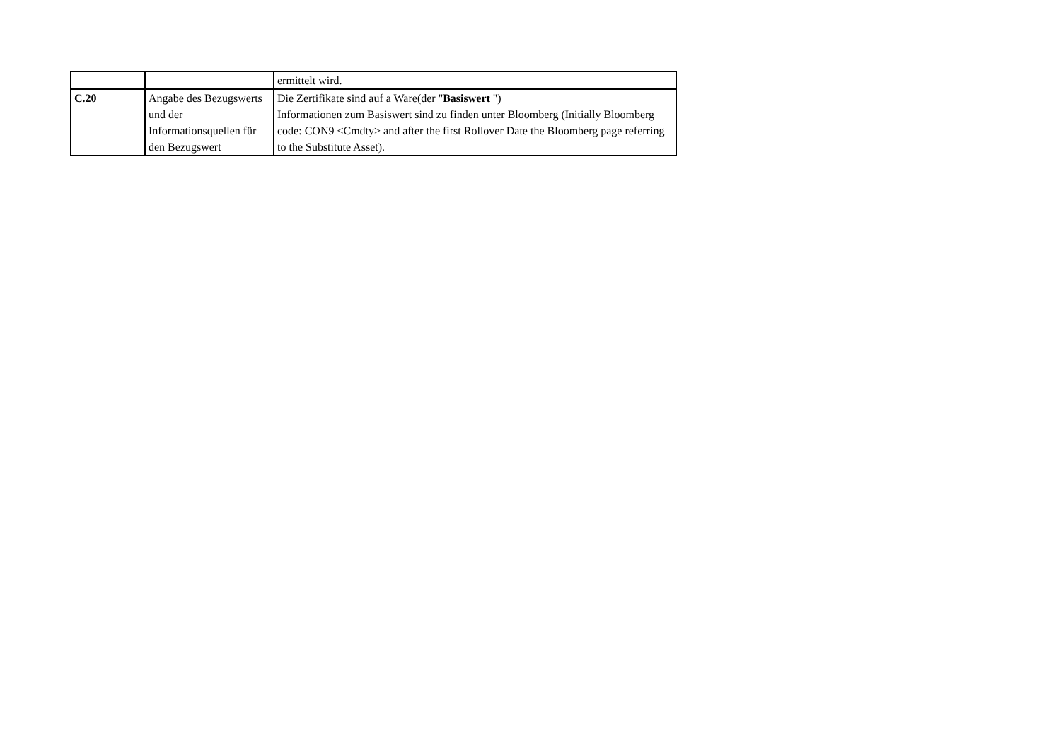| | | ermittelt wird. |
| C.20 | Angabe des Bezugswerts und der Informationsquellen für den Bezugswert | Die Zertifikate sind auf a Ware(der " Basiswert ") Informationen zum Basiswert sind zu finden unter Bloomberg (Initially Bloomberg code: CON9 <Cmdty> and after the first Rollover Date the Bloomberg page referring to the Substitute Asset). |